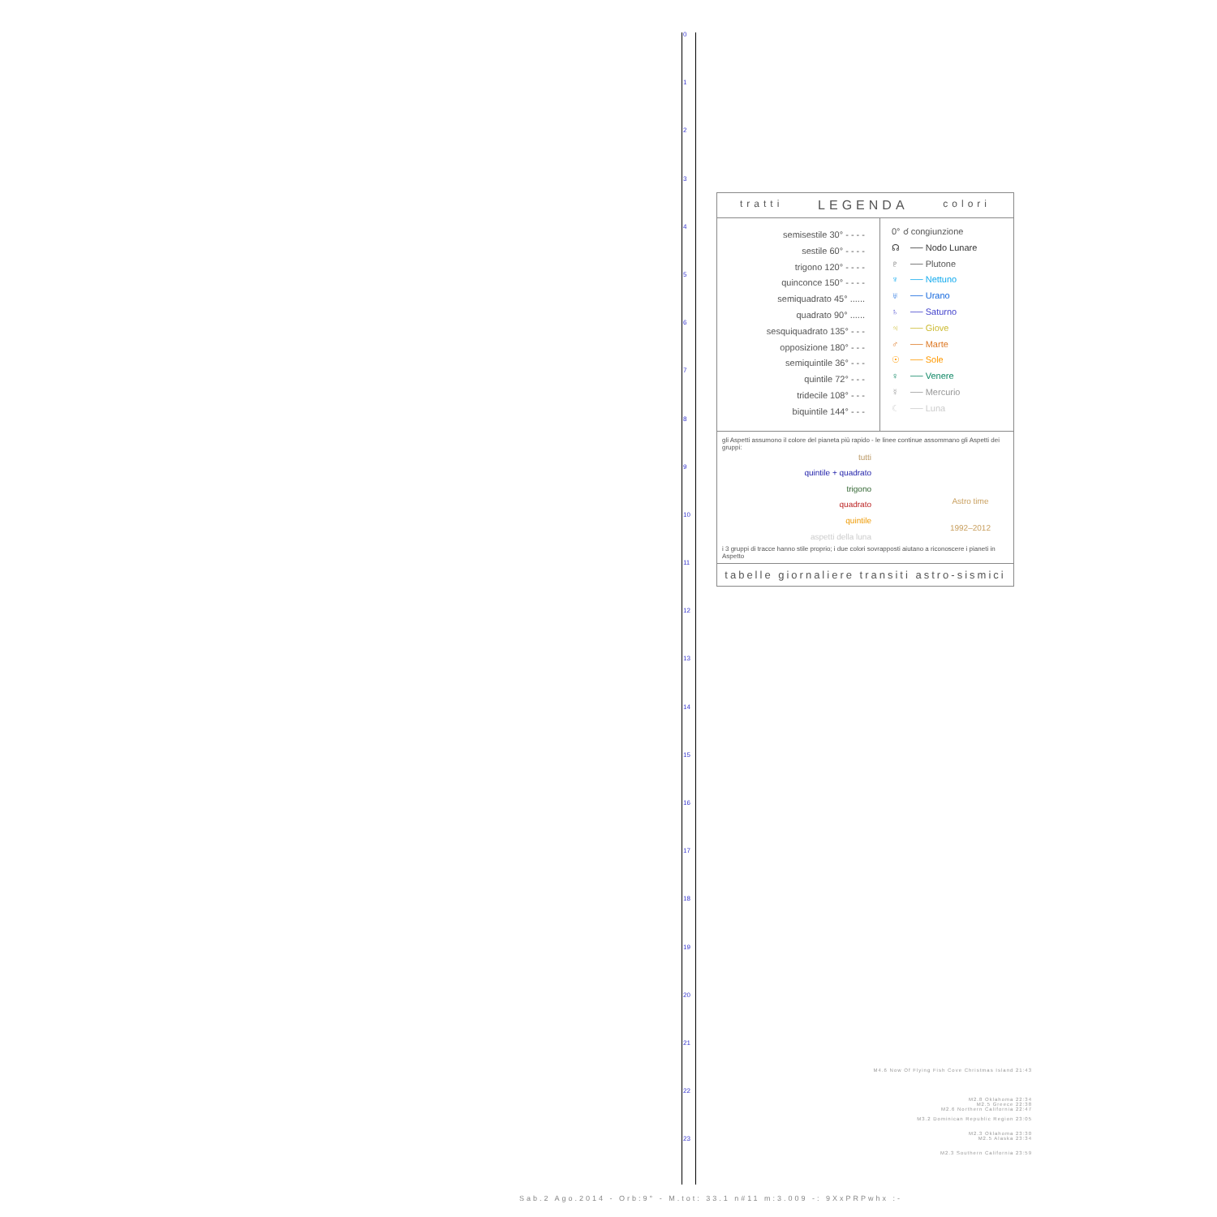0
1
2
3
4
5
6
7
8
9
10
11
12
13
14
15
16
17
18
19
20
21
22
23
tratti LEGENDA colori
semisestile 30° - - - -
sestile 60° - - - -
trigono 120° - - - -
quinconce 150° - - - -
semiquadrato 45° ......
quadrato 90° ......
sesquiquadrato 135° - - -
opposizione 180° - - -
semiquintile 36° - - -
quintile 72° - - -
tridecile 108° - - -
biquintile 144° - - -
0° ☌ congiunzione
☊ ── Nodo Lunare
♇ ── Plutone
♆ ── Nettuno
♅ ── Urano
♄ ── Saturno
♃ ── Giove
♂ ── Marte
☉ ── Sole
♀ ── Venere
☿ ── Mercurio
☾ ── Luna
gli Aspetti assumono il colore del pianeta più rapido - le linee continue assommano gli Aspetti dei gruppi:
tutti
quintile + quadrato
trigono
quadrato
quintile
aspetti della luna
Astro time
1992–2012
i 3 gruppi di tracce hanno stile proprio; i due colori sovrapposti aiutano a riconoscere i pianeti in Aspetto
tabelle giornaliere transiti astro-sismici
M4.6 Now Of Flying Fish Cove Christmas Island 21:43
M2.8 Oklahoma 22:34
M2.5 Greece 22:38
M2.6 Northern California 22:47
M3.2 Dominican Republic Region 23:05
M2.3 Oklahoma 23:30
M2.5 Alaska 23:34
M2.3 Southern California 23:59
Sab.2 Ago.2014 - Orb:9° - M.tot: 33.1 n#11 m:3.009 -: 9XxPRPwhx :-